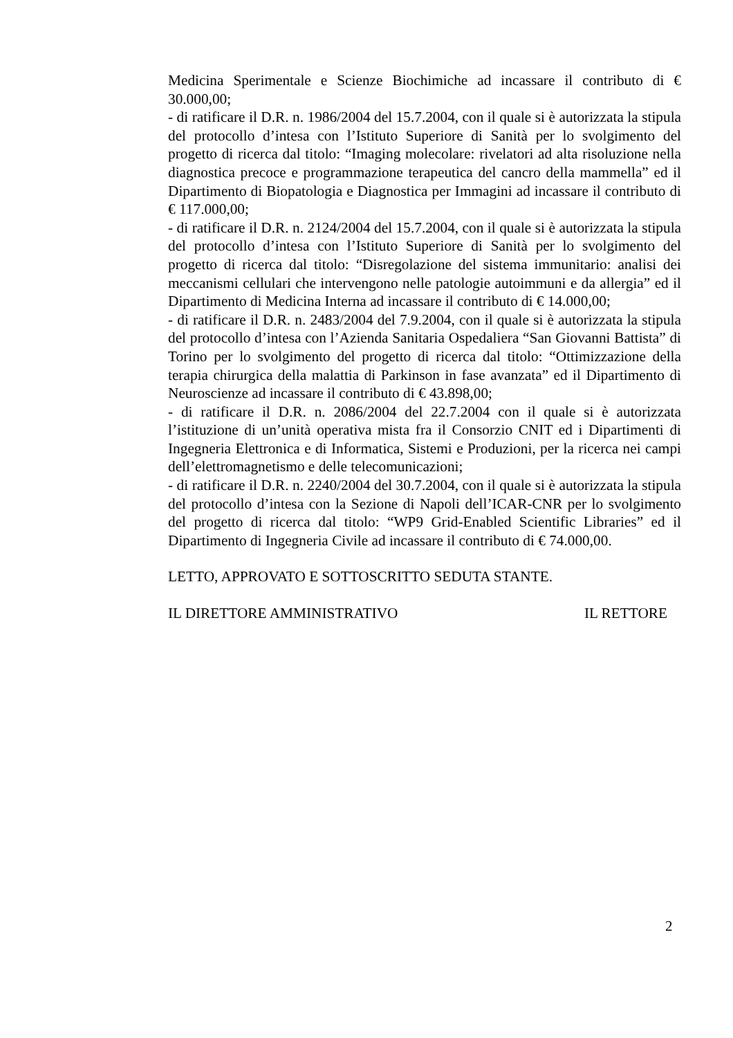Medicina Sperimentale e Scienze Biochimiche ad incassare il contributo di € 30.000,00;
- di ratificare il D.R. n. 1986/2004 del 15.7.2004, con il quale si è autorizzata la stipula del protocollo d’intesa con l’Istituto Superiore di Sanità per lo svolgimento del progetto di ricerca dal titolo: “Imaging molecolare: rivelatori ad alta risoluzione nella diagnostica precoce e programmazione terapeutica del cancro della mammella” ed il Dipartimento di Biopatologia e Diagnostica per Immagini ad incassare il contributo di € 117.000,00;
- di ratificare il D.R. n. 2124/2004 del 15.7.2004, con il quale si è autorizzata la stipula del protocollo d’intesa con l’Istituto Superiore di Sanità per lo svolgimento del progetto di ricerca dal titolo: “Disregolazione del sistema immunitario: analisi dei meccanismi cellulari che intervengono nelle patologie autoimmuni e da allergia” ed il Dipartimento di Medicina Interna ad incassare il contributo di € 14.000,00;
- di ratificare il D.R. n. 2483/2004 del 7.9.2004, con il quale si è autorizzata la stipula del protocollo d’intesa con l’Azienda Sanitaria Ospedaliera “San Giovanni Battista” di Torino per lo svolgimento del progetto di ricerca dal titolo: “Ottimizzazione della terapia chirurgica della malattia di Parkinson in fase avanzata” ed il Dipartimento di Neuroscienze ad incassare il contributo di € 43.898,00;
- di ratificare il D.R. n. 2086/2004 del 22.7.2004 con il quale si è autorizzata l’istituzione di un’unità operativa mista fra il Consorzio CNIT ed i Dipartimenti di Ingegneria Elettronica e di Informatica, Sistemi e Produzioni, per la ricerca nei campi dell’elettromagnetismo e delle telecomunicazioni;
- di ratificare il D.R. n. 2240/2004 del 30.7.2004, con il quale si è autorizzata la stipula del protocollo d’intesa con la Sezione di Napoli dell’ICAR-CNR per lo svolgimento del progetto di ricerca dal titolo: “WP9 Grid-Enabled Scientific Libraries” ed il Dipartimento di Ingegneria Civile ad incassare il contributo di € 74.000,00.
LETTO, APPROVATO E SOTTOSCRITTO SEDUTA STANTE.
IL DIRETTORE AMMINISTRATIVO IL RETTORE
2